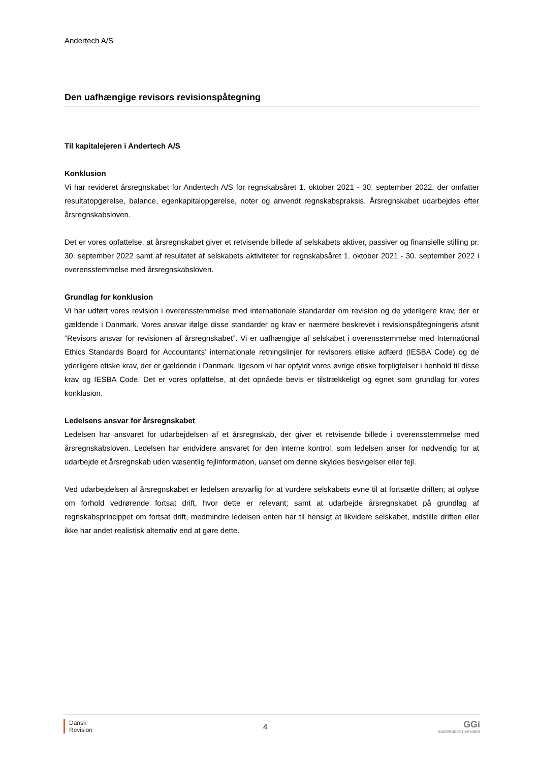Andertech A/S
Den uafhængige revisors revisionspåtegning
Til kapitalejeren i Andertech A/S
Konklusion
Vi har revideret årsregnskabet for Andertech A/S for regnskabsåret 1. oktober 2021 - 30. september 2022, der omfatter resultatopgørelse, balance, egenkapitalopgørelse, noter og anvendt regnskabspraksis. Årsregnskabet udarbejdes efter årsregnskabsloven.
Det er vores opfattelse, at årsregnskabet giver et retvisende billede af selskabets aktiver, passiver og finansielle stilling pr. 30. september 2022 samt af resultatet af selskabets aktiviteter for regnskabsåret 1. oktober 2021 - 30. september 2022 i overensstemmelse med årsregnskabsloven.
Grundlag for konklusion
Vi har udført vores revision i overensstemmelse med internationale standarder om revision og de yderligere krav, der er gældende i Danmark. Vores ansvar ifølge disse standarder og krav er nærmere beskrevet i revisionspåtegningens afsnit ”Revisors ansvar for revisionen af årsregnskabet”. Vi er uafhængige af selskabet i overensstemmelse med International Ethics Standards Board for Accountants’ internationale retningslinjer for revisorers etiske adfærd (IESBA Code) og de yderligere etiske krav, der er gældende i Danmark, ligesom vi har opfyldt vores øvrige etiske forpligtelser i henhold til disse krav og IESBA Code. Det er vores opfattelse, at det opnåede bevis er tilstrækkeligt og egnet som grundlag for vores konklusion.
Ledelsens ansvar for årsregnskabet
Ledelsen har ansvaret for udarbejdelsen af et årsregnskab, der giver et retvisende billede i overensstemmelse med årsregnskabsloven. Ledelsen har endvidere ansvaret for den interne kontrol, som ledelsen anser for nødvendig for at udarbejde et årsregnskab uden væsentlig fejlinformation, uanset om denne skyldes besvigelser eller fejl.
Ved udarbejdelsen af årsregnskabet er ledelsen ansvarlig for at vurdere selskabets evne til at fortsætte driften; at oplyse om forhold vedrørende fortsat drift, hvor dette er relevant; samt at udarbejde årsregnskabet på grundlag af regnskabsprincippet om fortsat drift, medmindre ledelsen enten har til hensigt at likvidere selskabet, indstille driften eller ikke har andet realistisk alternativ end at gøre dette.
Dansk
Revision
4
GGi
INDEPENDENT MEMBER